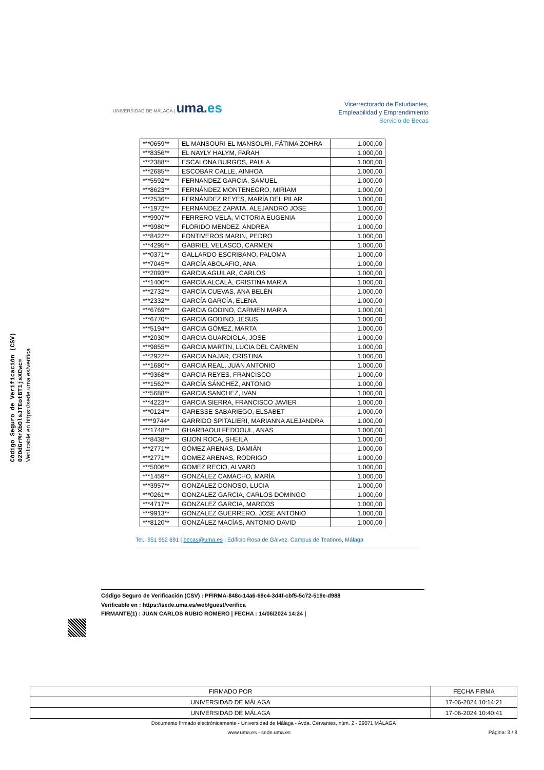Código Seguro de Verificación (CSV)
02OdGrMrXbOlsJTEotBT1jsXCwc=
Verificable en https://sede.uma.es/verifica
UNIVERSIDAD DE MÁLAGA | uma.es
Vicerrectorado de Estudiantes,
Empleabilidad y Emprendimiento
Servicio de Becas
| ***0659** | EL MANSOURI EL MANSOURI, FÁTIMA ZOHRA | 1.000,00 |
| ***8356** | EL NAYLY HALYM, FARAH | 1.000,00 |
| ***2388** | ESCALONA BURGOS, PAULA | 1.000,00 |
| ***2685** | ESCOBAR CALLE, AINHOA | 1.000,00 |
| ***5592** | FERNANDEZ GARCIA, SAMUEL | 1.000,00 |
| ***8623** | FERNÁNDEZ MONTENEGRO, MIRIAM | 1.000,00 |
| ***2536** | FERNÁNDEZ REYES, MARÍA DEL PILAR | 1.000,00 |
| ***1972** | FERNANDEZ ZAPATA, ALEJANDRO JOSE | 1.000,00 |
| ***9907** | FERRERO VELA, VICTORIA EUGENIA | 1.000,00 |
| ***9980** | FLORIDO MENDEZ, ANDREA | 1.000,00 |
| ***8422** | FONTIVEROS MARIN, PEDRO | 1.000,00 |
| ***4295** | GABRIEL VELASCO, CARMEN | 1.000,00 |
| ***0371** | GALLARDO ESCRIBANO, PALOMA | 1.000,00 |
| ***7045** | GARCÍA ABOLAFIO, ANA | 1.000,00 |
| ***2093** | GARCIA AGUILAR, CARLOS | 1.000,00 |
| ***1400** | GARCÍA ALCALÁ, CRISTINA MARÍA | 1.000,00 |
| ***2732** | GARCÍA CUEVAS, ANA BELÉN | 1.000,00 |
| ***2332** | GARCÍA GARCÍA, ELENA | 1.000,00 |
| ***6769** | GARCIA GODINO, CARMEN MARIA | 1.000,00 |
| ***6770** | GARCIA GODINO, JESUS | 1.000,00 |
| ***5194** | GARCIA GÓMEZ, MARTA | 1.000,00 |
| ***2030** | GARCIA GUARDIOLA, JOSE | 1.000,00 |
| ***9855** | GARCIA MARTIN, LUCIA DEL CARMEN | 1.000,00 |
| ***2922** | GARCIA NAJAR, CRISTINA | 1.000,00 |
| ***1680** | GARCIA REAL, JUAN ANTONIO | 1.000,00 |
| ***9368** | GARCIA REYES, FRANCISCO | 1.000,00 |
| ***1562** | GARCÍA SÁNCHEZ, ANTONIO | 1.000,00 |
| ***5688** | GARCIA SANCHEZ, IVAN | 1.000,00 |
| ***4223** | GARCIA SIERRA, FRANCISCO JAVIER | 1.000,00 |
| ***0124** | GARESSE SABARIEGO, ELSABET | 1.000,00 |
| ****9744* | GARRIDO SPITALIERI, MARIANNA ALEJANDRA | 1.000,00 |
| ***1748** | GHARBAOUI FEDDOUL, ANAS | 1.000,00 |
| ***8438** | GIJON ROCA, SHEILA | 1.000,00 |
| ***2771** | GÓMEZ ARENAS, DAMIÁN | 1.000,00 |
| ***2771** | GOMEZ ARENAS, RODRIGO | 1.000,00 |
| ***5006** | GOMEZ RECIO, ALVARO | 1.000,00 |
| ***1459** | GONZÁLEZ CAMACHO, MARÍA | 1.000,00 |
| ***3957** | GONZALEZ DONOSO, LUCIA | 1.000,00 |
| ***0261** | GONZALEZ GARCIA, CARLOS DOMINGO | 1.000,00 |
| ***4717** | GONZALEZ GARCIA, MARCOS | 1.000,00 |
| ***9913** | GONZALEZ GUERRERO, JOSE ANTONIO | 1.000,00 |
| ***8120** | GONZÁLEZ MACÍAS, ANTONIO DAVID | 1.000,00 |
Tel.: 951 952 691 | becas@uma.es | Edificio Rosa de Gálvez. Campus de Teatinos, Málaga
Código Seguro de Verificación (CSV) : PFIRMA-848c-14a6-69c4-3d4f-cbf5-5c72-519e-d988
Verificable en : https://sede.uma.es/web/guest/verifica
FIRMANTE(1) : JUAN CARLOS RUBIO ROMERO | FECHA : 14/06/2024 14:24 |
| FIRMADO POR | FECHA FIRMA |
| --- | --- |
| UNIVERSIDAD DE MÁLAGA | 17-06-2024 10:14:21 |
| UNIVERSIDAD DE MÁLAGA | 17-06-2024 10:40:41 |
Documento firmado electrónicamente - Universidad de Málaga - Avda. Cervantes, núm. 2 - 29071 MÁLAGA
www.uma.es - sede.uma.es Página: 3 / 8